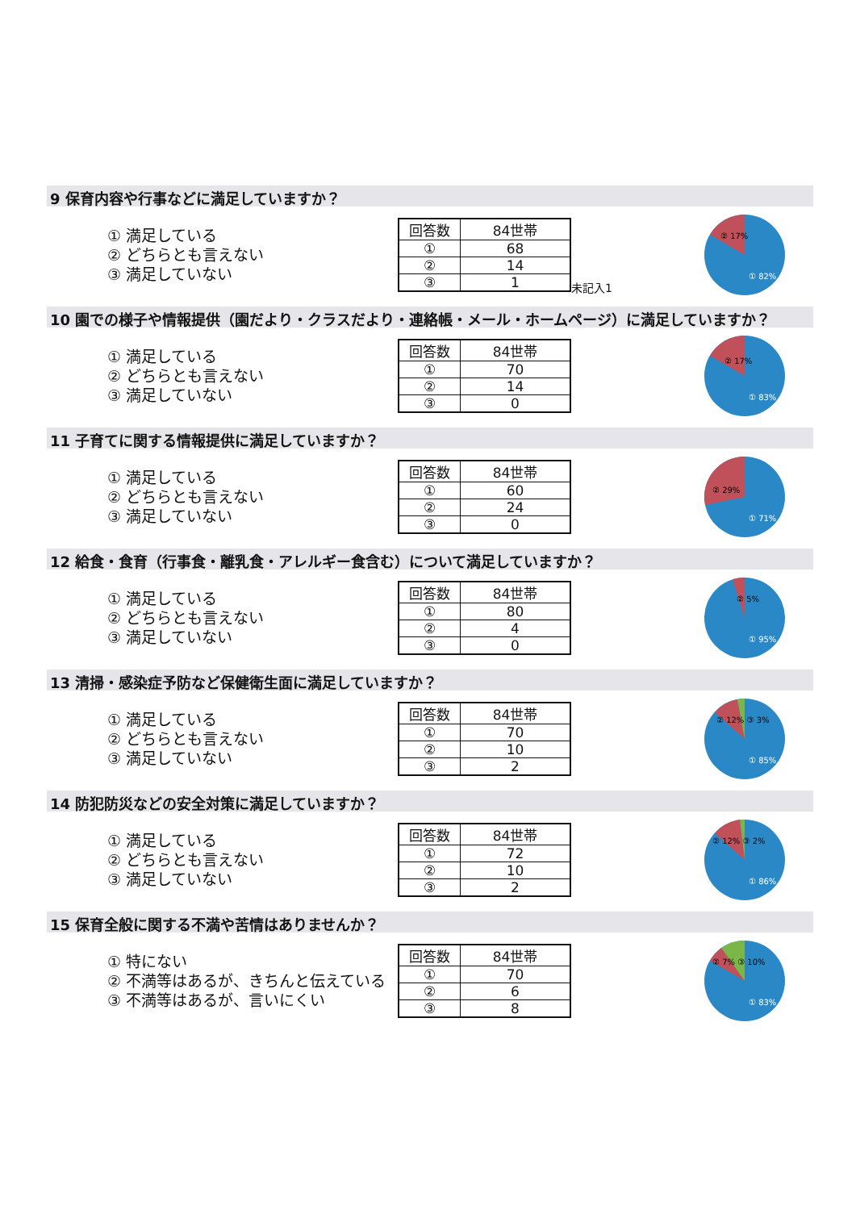9 保育内容や行事などに満足していますか？
① 満足している
② どちらとも言えない
③ 満足していない
| 回答数 | 84世帯 |
| ① | 68 |
| ② | 14 |
| ③ | 1 |
未記入1
② 17%
① 82%
10 園での様子や情報提供（園だより・クラスだより・連絡帳・メール・ホームページ）に満足していますか？
① 満足している
② どちらとも言えない
③ 満足していない
| 回答数 | 84世帯 |
| ① | 70 |
| ② | 14 |
| ③ | 0 |
② 17%
① 83%
11 子育てに関する情報提供に満足していますか？
① 満足している
② どちらとも言えない
③ 満足していない
| 回答数 | 84世帯 |
| ① | 60 |
| ② | 24 |
| ③ | 0 |
② 29%
① 71%
12 給食・食育（行事食・離乳食・アレルギー食含む）について満足していますか？
① 満足している
② どちらとも言えない
③ 満足していない
| 回答数 | 84世帯 |
| ① | 80 |
| ② | 4 |
| ③ | 0 |
② 5%
① 95%
13 清掃・感染症予防など保健衛生面に満足していますか？
① 満足している
② どちらとも言えない
③ 満足していない
| 回答数 | 84世帯 |
| ① | 70 |
| ② | 10 |
| ③ | 2 |
② 12% ③ 3%
① 85%
14 防犯防災などの安全対策に満足していますか？
① 満足している
② どちらとも言えない
③ 満足していない
| 回答数 | 84世帯 |
| ① | 72 |
| ② | 10 |
| ③ | 2 |
② 12% ③ 2%
① 86%
15 保育全般に関する不満や苦情はありませんか？
① 特にない
② 不満等はあるが、きちんと伝えている
③ 不満等はあるが、言いにくい
| 回答数 | 84世帯 |
| ① | 70 |
| ② | 6 |
| ③ | 8 |
② 7% ③ 10%
① 83%